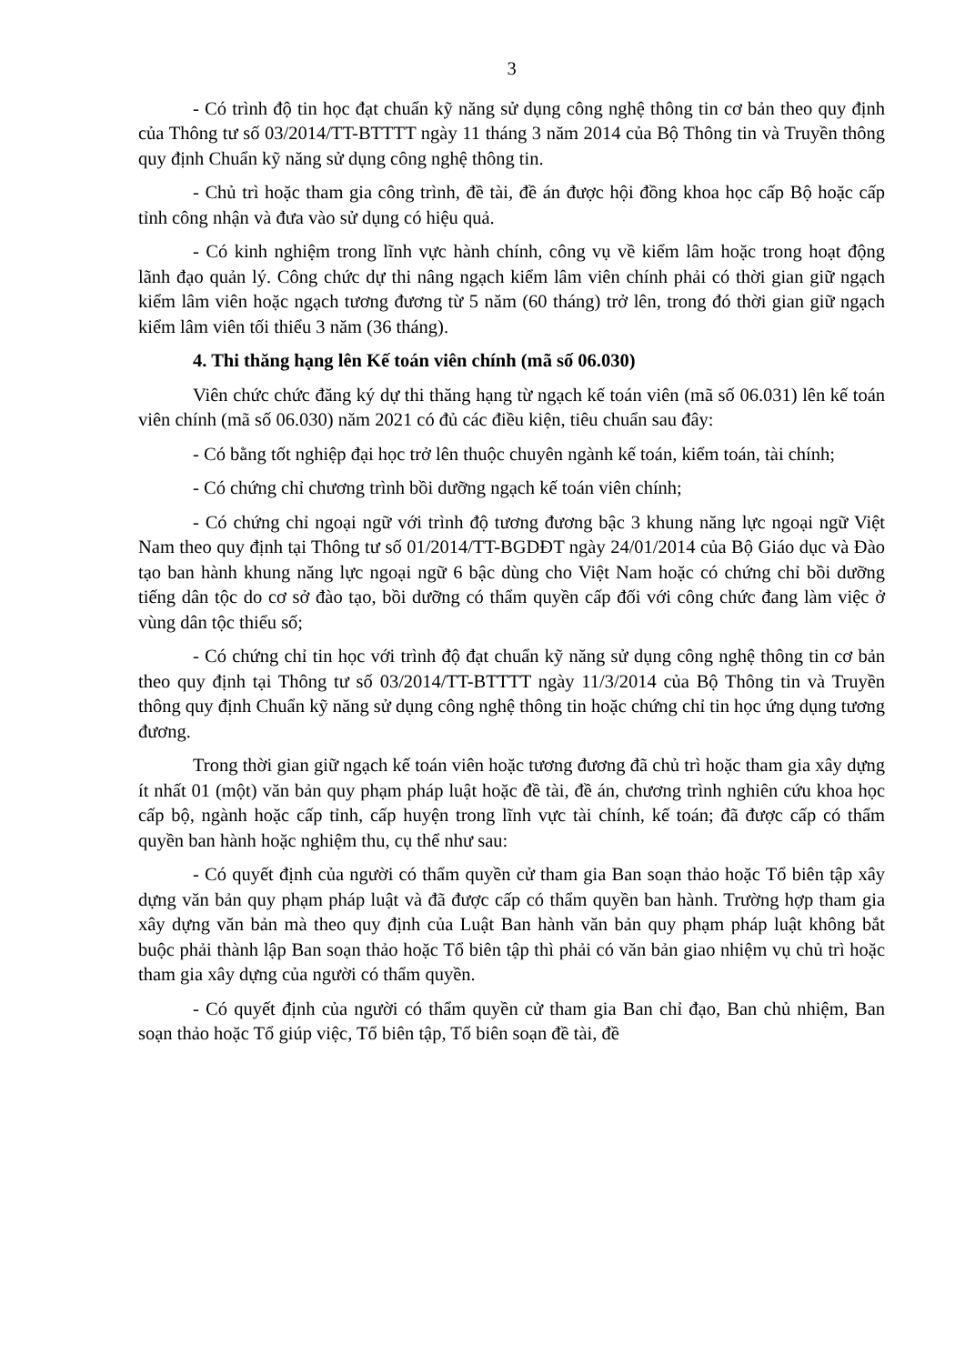3
- Có trình độ tin học đạt chuẩn kỹ năng sử dụng công nghệ thông tin cơ bản theo quy định của Thông tư số 03/2014/TT-BTTTT ngày 11 tháng 3 năm 2014 của Bộ Thông tin và Truyền thông quy định Chuẩn kỹ năng sử dụng công nghệ thông tin.
- Chủ trì hoặc tham gia công trình, đề tài, đề án được hội đồng khoa học cấp Bộ hoặc cấp tỉnh công nhận và đưa vào sử dụng có hiệu quả.
- Có kinh nghiệm trong lĩnh vực hành chính, công vụ về kiểm lâm hoặc trong hoạt động lãnh đạo quản lý. Công chức dự thi nâng ngạch kiểm lâm viên chính phải có thời gian giữ ngạch kiểm lâm viên hoặc ngạch tương đương từ 5 năm (60 tháng) trở lên, trong đó thời gian giữ ngạch kiểm lâm viên tối thiểu 3 năm (36 tháng).
4. Thi thăng hạng lên Kế toán viên chính (mã số 06.030)
Viên chức chức đăng ký dự thi thăng hạng từ ngạch kế toán viên (mã số 06.031) lên kế toán viên chính (mã số 06.030) năm 2021 có đủ các điều kiện, tiêu chuẩn sau đây:
- Có bằng tốt nghiệp đại học trở lên thuộc chuyên ngành kế toán, kiểm toán, tài chính;
- Có chứng chỉ chương trình bồi dưỡng ngạch kế toán viên chính;
- Có chứng chỉ ngoại ngữ với trình độ tương đương bậc 3 khung năng lực ngoại ngữ Việt Nam theo quy định tại Thông tư số 01/2014/TT-BGDĐT ngày 24/01/2014 của Bộ Giáo dục và Đào tạo ban hành khung năng lực ngoại ngữ 6 bậc dùng cho Việt Nam hoặc có chứng chỉ bồi dưỡng tiếng dân tộc do cơ sở đào tạo, bồi dưỡng có thẩm quyền cấp đối với công chức đang làm việc ở vùng dân tộc thiểu số;
- Có chứng chỉ tin học với trình độ đạt chuẩn kỹ năng sử dụng công nghệ thông tin cơ bản theo quy định tại Thông tư số 03/2014/TT-BTTTT ngày 11/3/2014 của Bộ Thông tin và Truyền thông quy định Chuẩn kỹ năng sử dụng công nghệ thông tin hoặc chứng chỉ tin học ứng dụng tương đương.
Trong thời gian giữ ngạch kế toán viên hoặc tương đương đã chủ trì hoặc tham gia xây dựng ít nhất 01 (một) văn bản quy phạm pháp luật hoặc đề tài, đề án, chương trình nghiên cứu khoa học cấp bộ, ngành hoặc cấp tỉnh, cấp huyện trong lĩnh vực tài chính, kế toán; đã được cấp có thẩm quyền ban hành hoặc nghiệm thu, cụ thể như sau:
- Có quyết định của người có thẩm quyền cử tham gia Ban soạn thảo hoặc Tổ biên tập xây dựng văn bản quy phạm pháp luật và đã được cấp có thẩm quyền ban hành. Trường hợp tham gia xây dựng văn bản mà theo quy định của Luật Ban hành văn bản quy phạm pháp luật không bắt buộc phải thành lập Ban soạn thảo hoặc Tổ biên tập thì phải có văn bản giao nhiệm vụ chủ trì hoặc tham gia xây dựng của người có thẩm quyền.
- Có quyết định của người có thẩm quyền cử tham gia Ban chỉ đạo, Ban chủ nhiệm, Ban soạn thảo hoặc Tổ giúp việc, Tổ biên tập, Tổ biên soạn đề tài, đề